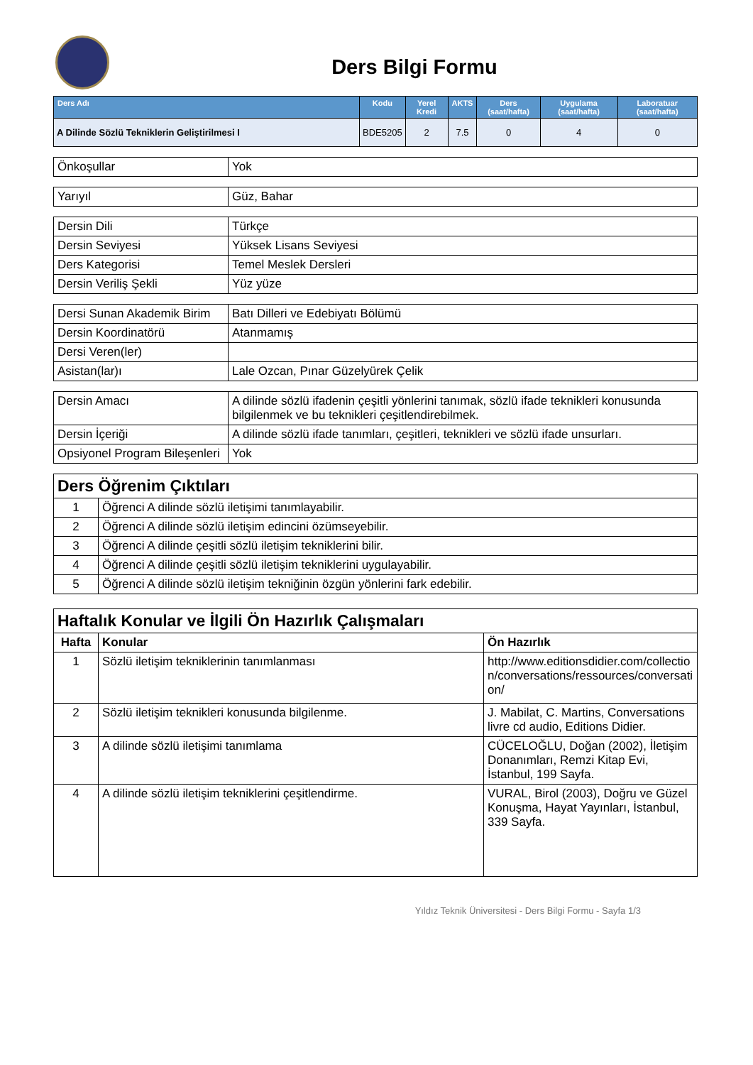Ders Bilgi Formu
| Ders Adı | Kodu | Yerel Kredi | AKTS | Ders (saat/hafta) | Uygulama (saat/hafta) | Laboratuar (saat/hafta) |
| --- | --- | --- | --- | --- | --- | --- |
| A Dilinde Sözlü Tekniklerin Geliştirilmesi I | BDE5205 | 2 | 7.5 | 0 | 4 | 0 |
| Önkoşullar | Yok |
| Yarıyıl | Güz, Bahar |
| Dersin Dili | Türkçe |
| Dersin Seviyesi | Yüksek Lisans Seviyesi |
| Ders Kategorisi | Temel Meslek Dersleri |
| Dersin Veriliş Şekli | Yüz yüze |
| Dersi Sunan Akademik Birim | Batı Dilleri ve Edebiyatı Bölümü |
| Dersin Koordinatörü | Atanmamış |
| Dersi Veren(ler) | |
| Asistan(lar)ı | Lale Ozcan, Pınar Güzelyürek Çelik |
| Dersin Amacı | A dilinde sözlü ifadenin çeşitli yönlerini tanımak, sözlü ifade teknikleri konusunda bilgilenmek ve bu teknikleri çeşitlendirebilmek. |
| Dersin İçeriği | A dilinde sözlü ifade tanımları, çeşitleri, teknikleri ve sözlü ifade unsurları. |
| Opsiyonel Program Bileşenleri | Yok |
| Ders Öğrenim Çıktıları | |
| 1 | Öğrenci A dilinde sözlü iletişimi tanımlayabilir. |
| 2 | Öğrenci A dilinde sözlü iletişim edincini özümseyebilir. |
| 3 | Öğrenci A dilinde çeşitli sözlü iletişim tekniklerini bilir. |
| 4 | Öğrenci A dilinde çeşitli sözlü iletişim tekniklerini uygulayabilir. |
| 5 | Öğrenci A dilinde sözlü iletişim tekniğinin özgün yönlerini fark edebilir. |
| Haftalık Konular ve İlgili Ön Hazırlık Çalışmaları | | |
| Hafta | Konular | Ön Hazırlık |
| 1 | Sözlü iletişim tekniklerinin tanımlanması | http://www.editionsdidier.com/collection/conversations/ressources/conversation/ |
| 2 | Sözlü iletişim teknikleri konusunda bilgilenme. | J. Mabilat, C. Martins, Conversations livre cd audio, Editions Didier. |
| 3 | A dilinde sözlü iletişimi tanımlama | CÜCELOĞLU, Doğan (2002), İletişim Donanımları, Remzi Kitap Evi, İstanbul, 199 Sayfa. |
| 4 | A dilinde sözlü iletişim tekniklerini çeşitlendirme. | VURAL, Birol (2003), Doğru ve Güzel Konuşma, Hayat Yayınları, İstanbul, 339 Sayfa. |
Yıldız Teknik Üniversitesi - Ders Bilgi Formu - Sayfa 1/3